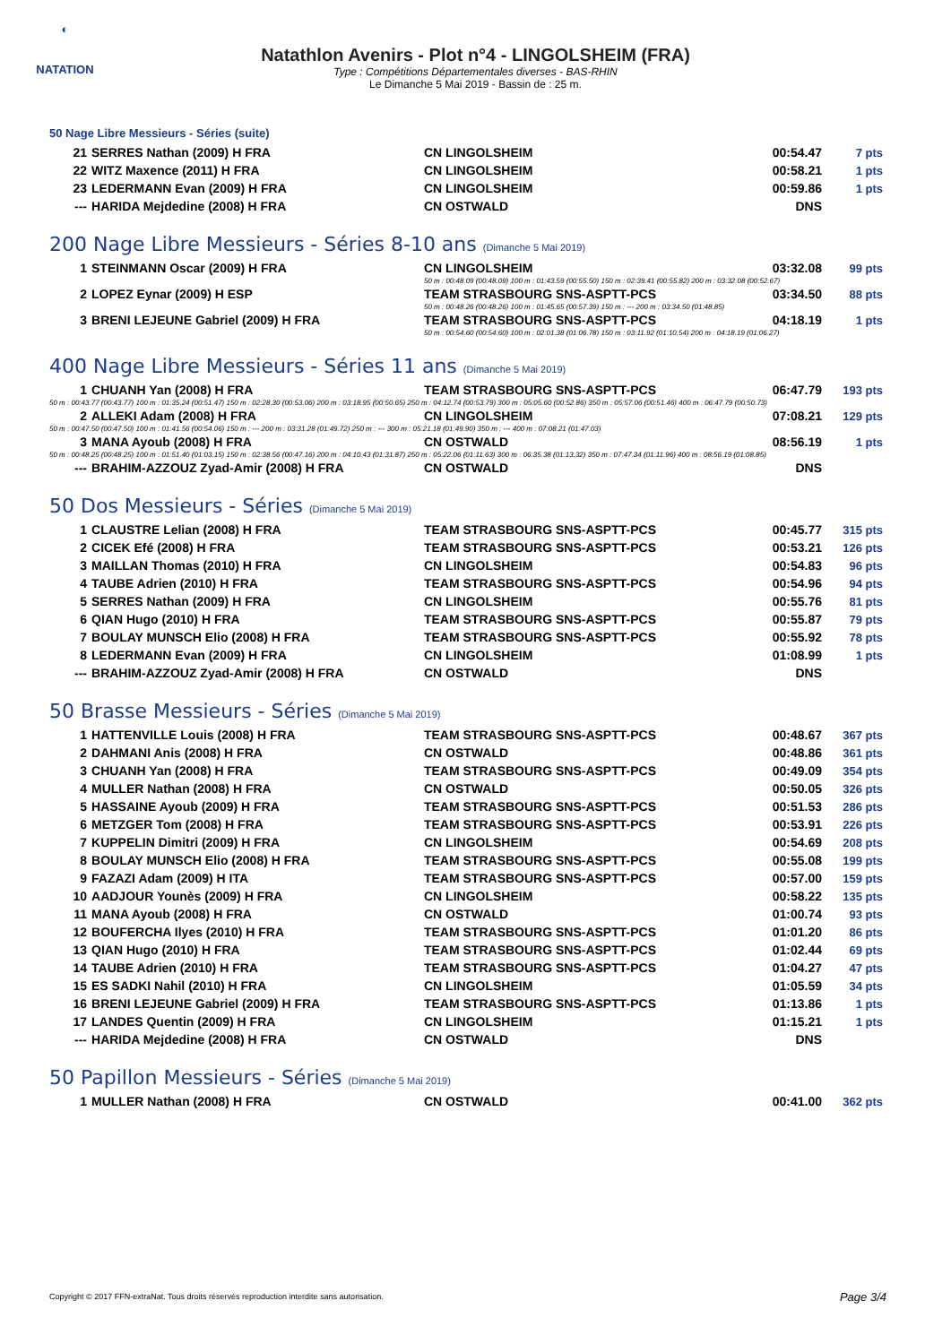◐
NATATION
Natathlon Avenirs - Plot n°4 - LINGOLSHEIM (FRA)
Type : Compétitions Départementales diverses - BAS-RHIN
Le Dimanche 5 Mai 2019 - Bassin de : 25 m.
50 Nage Libre Messieurs - Séries (suite)
| 21 | SERRES Nathan (2009) H FRA | CN LINGOLSHEIM | 00:54.47 | 7 pts |
| 22 | WITZ Maxence (2011) H FRA | CN LINGOLSHEIM | 00:58.21 | 1 pts |
| 23 | LEDERMANN Evan (2009) H FRA | CN LINGOLSHEIM | 00:59.86 | 1 pts |
| --- | HARIDA Mejdedine (2008) H FRA | CN OSTWALD | DNS | |
200 Nage Libre Messieurs - Séries 8-10 ans (Dimanche 5 Mai 2019)
| 1 | STEINMANN Oscar (2009) H FRA | CN LINGOLSHEIM | 03:32.08 | 99 pts |
| | | 50 m : 00:48.09 (00:48.09) 100 m : 01:43.59 (00:55.50) 150 m : 02:39.41 (00:55.82) 200 m : 03:32.08 (00:52.67) | | |
| 2 | LOPEZ Eynar (2009) H ESP | TEAM STRASBOURG SNS-ASPTT-PCS | 03:34.50 | 88 pts |
| | | 50 m : 00:48.26 (00:48.26) 100 m : 01:45.65 (00:57.39) 150 m : --- 200 m : 03:34.50 (01:48.85) | | |
| 3 | BRENI LEJEUNE Gabriel (2009) H FRA | TEAM STRASBOURG SNS-ASPTT-PCS | 04:18.19 | 1 pts |
| | | 50 m : 00:54.60 (00:54.60) 100 m : 02:01.38 (01:06.78) 150 m : 03:11.92 (01:10.54) 200 m : 04:18.19 (01:06.27) | | |
400 Nage Libre Messieurs - Séries 11 ans (Dimanche 5 Mai 2019)
| 1 | CHUANH Yan (2008) H FRA | TEAM STRASBOURG SNS-ASPTT-PCS | 06:47.79 | 193 pts |
| 50 m : 00:43.77 (00:43.77) 100 m : 01:35.24 (00:51.47) 150 m : 02:28.30 (00:53.06) 200 m : 03:18.95 (00:50.65) 250 m : 04:12.74 (00:53.79) 300 m : 05:05.60 (00:52.86) 350 m : 05:57.06 (00:51.46) 400 m : 06:47.79 (00:50.73) | | | | |
| 2 | ALLEKI Adam (2008) H FRA | CN LINGOLSHEIM | 07:08.21 | 129 pts |
| 50 m : 00:47.50 (00:47.50) 100 m : 01:41.56 (00:54.06) 150 m : --- 200 m : 03:31.28 (01:49.72) 250 m : --- 300 m : 05:21.18 (01:49.90) 350 m : --- 400 m : 07:08.21 (01:47.03) | | | | |
| 3 | MANA Ayoub (2008) H FRA | CN OSTWALD | 08:56.19 | 1 pts |
| 50 m : 00:48.25 (00:48.25) 100 m : 01:51.40 (01:03.15) 150 m : 02:38.56 (00:47.16) 200 m : 04:10.43 (01:31.87) 250 m : 05:22.06 (01:11.63) 300 m : 06:35.38 (01:13.32) 350 m : 07:47.34 (01:11.96) 400 m : 08:56.19 (01:08.85) | | | | |
| --- | BRAHIM-AZZOUZ Zyad-Amir (2008) H FRA | CN OSTWALD | DNS | |
50 Dos Messieurs - Séries (Dimanche 5 Mai 2019)
| 1 | CLAUSTRE Lelian (2008) H FRA | TEAM STRASBOURG SNS-ASPTT-PCS | 00:45.77 | 315 pts |
| 2 | CICEK Efé (2008) H FRA | TEAM STRASBOURG SNS-ASPTT-PCS | 00:53.21 | 126 pts |
| 3 | MAILLAN Thomas (2010) H FRA | CN LINGOLSHEIM | 00:54.83 | 96 pts |
| 4 | TAUBE Adrien (2010) H FRA | TEAM STRASBOURG SNS-ASPTT-PCS | 00:54.96 | 94 pts |
| 5 | SERRES Nathan (2009) H FRA | CN LINGOLSHEIM | 00:55.76 | 81 pts |
| 6 | QIAN Hugo (2010) H FRA | TEAM STRASBOURG SNS-ASPTT-PCS | 00:55.87 | 79 pts |
| 7 | BOULAY MUNSCH Elio (2008) H FRA | TEAM STRASBOURG SNS-ASPTT-PCS | 00:55.92 | 78 pts |
| 8 | LEDERMANN Evan (2009) H FRA | CN LINGOLSHEIM | 01:08.99 | 1 pts |
| --- | BRAHIM-AZZOUZ Zyad-Amir (2008) H FRA | CN OSTWALD | DNS | |
50 Brasse Messieurs - Séries (Dimanche 5 Mai 2019)
| 1 | HATTENVILLE Louis (2008) H FRA | TEAM STRASBOURG SNS-ASPTT-PCS | 00:48.67 | 367 pts |
| 2 | DAHMANI Anis (2008) H FRA | CN OSTWALD | 00:48.86 | 361 pts |
| 3 | CHUANH Yan (2008) H FRA | TEAM STRASBOURG SNS-ASPTT-PCS | 00:49.09 | 354 pts |
| 4 | MULLER Nathan (2008) H FRA | CN OSTWALD | 00:50.05 | 326 pts |
| 5 | HASSAINE Ayoub (2009) H FRA | TEAM STRASBOURG SNS-ASPTT-PCS | 00:51.53 | 286 pts |
| 6 | METZGER Tom (2008) H FRA | TEAM STRASBOURG SNS-ASPTT-PCS | 00:53.91 | 226 pts |
| 7 | KUPPELIN Dimitri (2009) H FRA | CN LINGOLSHEIM | 00:54.69 | 208 pts |
| 8 | BOULAY MUNSCH Elio (2008) H FRA | TEAM STRASBOURG SNS-ASPTT-PCS | 00:55.08 | 199 pts |
| 9 | FAZAZI Adam (2009) H ITA | TEAM STRASBOURG SNS-ASPTT-PCS | 00:57.00 | 159 pts |
| 10 | AADJOUR Younès (2009) H FRA | CN LINGOLSHEIM | 00:58.22 | 135 pts |
| 11 | MANA Ayoub (2008) H FRA | CN OSTWALD | 01:00.74 | 93 pts |
| 12 | BOUFERCHA Ilyes (2010) H FRA | TEAM STRASBOURG SNS-ASPTT-PCS | 01:01.20 | 86 pts |
| 13 | QIAN Hugo (2010) H FRA | TEAM STRASBOURG SNS-ASPTT-PCS | 01:02.44 | 69 pts |
| 14 | TAUBE Adrien (2010) H FRA | TEAM STRASBOURG SNS-ASPTT-PCS | 01:04.27 | 47 pts |
| 15 | ES SADKI Nahil (2010) H FRA | CN LINGOLSHEIM | 01:05.59 | 34 pts |
| 16 | BRENI LEJEUNE Gabriel (2009) H FRA | TEAM STRASBOURG SNS-ASPTT-PCS | 01:13.86 | 1 pts |
| 17 | LANDES Quentin (2009) H FRA | CN LINGOLSHEIM | 01:15.21 | 1 pts |
| --- | HARIDA Mejdedine (2008) H FRA | CN OSTWALD | DNS | |
50 Papillon Messieurs - Séries (Dimanche 5 Mai 2019)
| 1 | MULLER Nathan (2008) H FRA | CN OSTWALD | 00:41.00 | 362 pts |
Copyright © 2017 FFN-extraNat. Tous droits réservés reproduction interdite sans autorisation.
Page 3/4